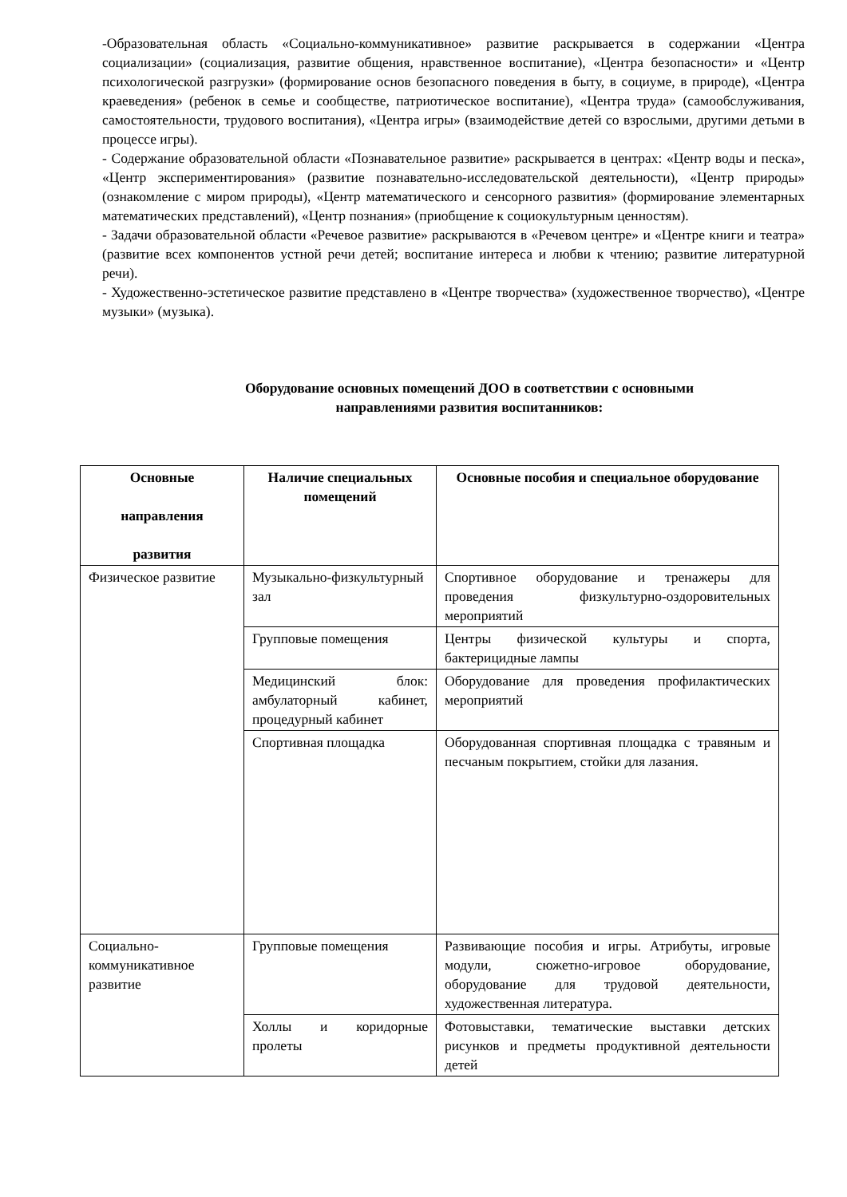-Образовательная область «Социально-коммуникативное» развитие раскрывается в содержании «Центра социализации» (социализация, развитие общения, нравственное воспитание), «Центра безопасности» и «Центр психологической разгрузки» (формирование основ безопасного поведения в быту, в социуме, в природе), «Центра краеведения» (ребенок в семье и сообществе, патриотическое воспитание), «Центра труда» (самообслуживания, самостоятельности, трудового воспитания), «Центра игры» (взаимодействие детей со взрослыми, другими детьми в процессе игры).
- Содержание образовательной области «Познавательное развитие» раскрывается в центрах: «Центр воды и песка», «Центр экспериментирования» (развитие познавательно-исследовательской деятельности), «Центр природы» (ознакомление с миром природы), «Центр математического и сенсорного развития» (формирование элементарных математических представлений), «Центр познания» (приобщение к социокультурным ценностям).
- Задачи образовательной области «Речевое развитие» раскрываются в «Речевом центре» и «Центре книги и театра» (развитие всех компонентов устной речи детей; воспитание интереса и любви к чтению; развитие литературной речи).
- Художественно-эстетическое развитие представлено в «Центре творчества» (художественное творчество), «Центре музыки» (музыка).
Оборудование основных помещений ДОО в соответствии с основными направлениями развития воспитанников:
| Основные направления развития | Наличие специальных помещений | Основные пособия и специальное оборудование |
| --- | --- | --- |
| Физическое развитие | Музыкально-физкультурный зал | Спортивное оборудование и тренажеры для проведения физкультурно-оздоровительных мероприятий |
| | Групповые помещения | Центры физической культуры и спорта, бактерицидные лампы |
| | Медицинский блок: амбулаторный кабинет, процедурный кабинет | Оборудование для проведения профилактических мероприятий |
| | Спортивная площадка | Оборудованная спортивная площадка с травяным и песчаным покрытием, стойки для лазания. |
| Социально-коммуникативное развитие | Групповые помещения | Развивающие пособия и игры. Атрибуты, игровые модули, сюжетно-игровое оборудование, оборудование для трудовой деятельности, художественная литература. |
| | Холлы и коридорные пролеты | Фотовыставки, тематические выставки детских рисунков и предметы продуктивной деятельности детей |